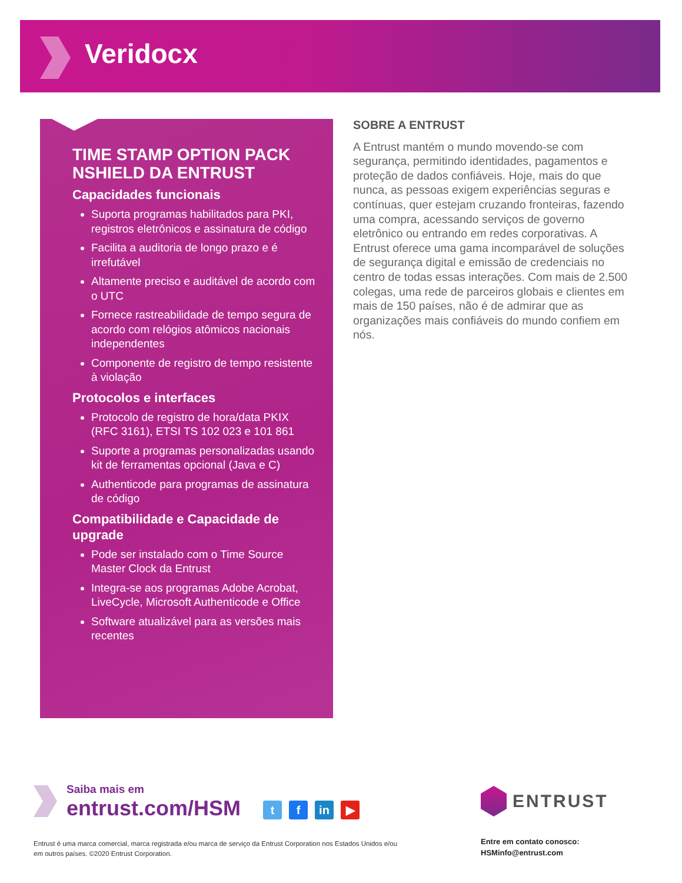Veridocx
TIME STAMP OPTION PACK NSHIELD DA ENTRUST
Capacidades funcionais
Suporta programas habilitados para PKI, registros eletrônicos e assinatura de código
Facilita a auditoria de longo prazo e é irrefutável
Altamente preciso e auditável de acordo com o UTC
Fornece rastreabilidade de tempo segura de acordo com relógios atômicos nacionais independentes
Componente de registro de tempo resistente à violação
Protocolos e interfaces
Protocolo de registro de hora/data PKIX (RFC 3161), ETSI TS 102 023 e 101 861
Suporte a programas personalizadas usando kit de ferramentas opcional (Java e C)
Authenticode para programas de assinatura de código
Compatibilidade e Capacidade de upgrade
Pode ser instalado com o Time Source Master Clock da Entrust
Integra-se aos programas Adobe Acrobat, LiveCycle, Microsoft Authenticode e Office
Software atualizável para as versões mais recentes
SOBRE A ENTRUST
A Entrust mantém o mundo movendo-se com segurança, permitindo identidades, pagamentos e proteção de dados confiáveis. Hoje, mais do que nunca, as pessoas exigem experiências seguras e contínuas, quer estejam cruzando fronteiras, fazendo uma compra, acessando serviços de governo eletrônico ou entrando em redes corporativas. A Entrust oferece uma gama incomparável de soluções de segurança digital e emissão de credenciais no centro de todas essas interações. Com mais de 2.500 colegas, uma rede de parceiros globais e clientes em mais de 150 países, não é de admirar que as organizações mais confiáveis do mundo confiem em nós.
Saiba mais em
entrust.com/HSM
t f in ▶ ENTRUST
Entrust é uma marca comercial, marca registrada e/ou marca de serviço da Entrust Corporation nos Estados Unidos e/ou em outros países. ©2020 Entrust Corporation.
Entre em contato conosco:
HSMinfo@entrust.com